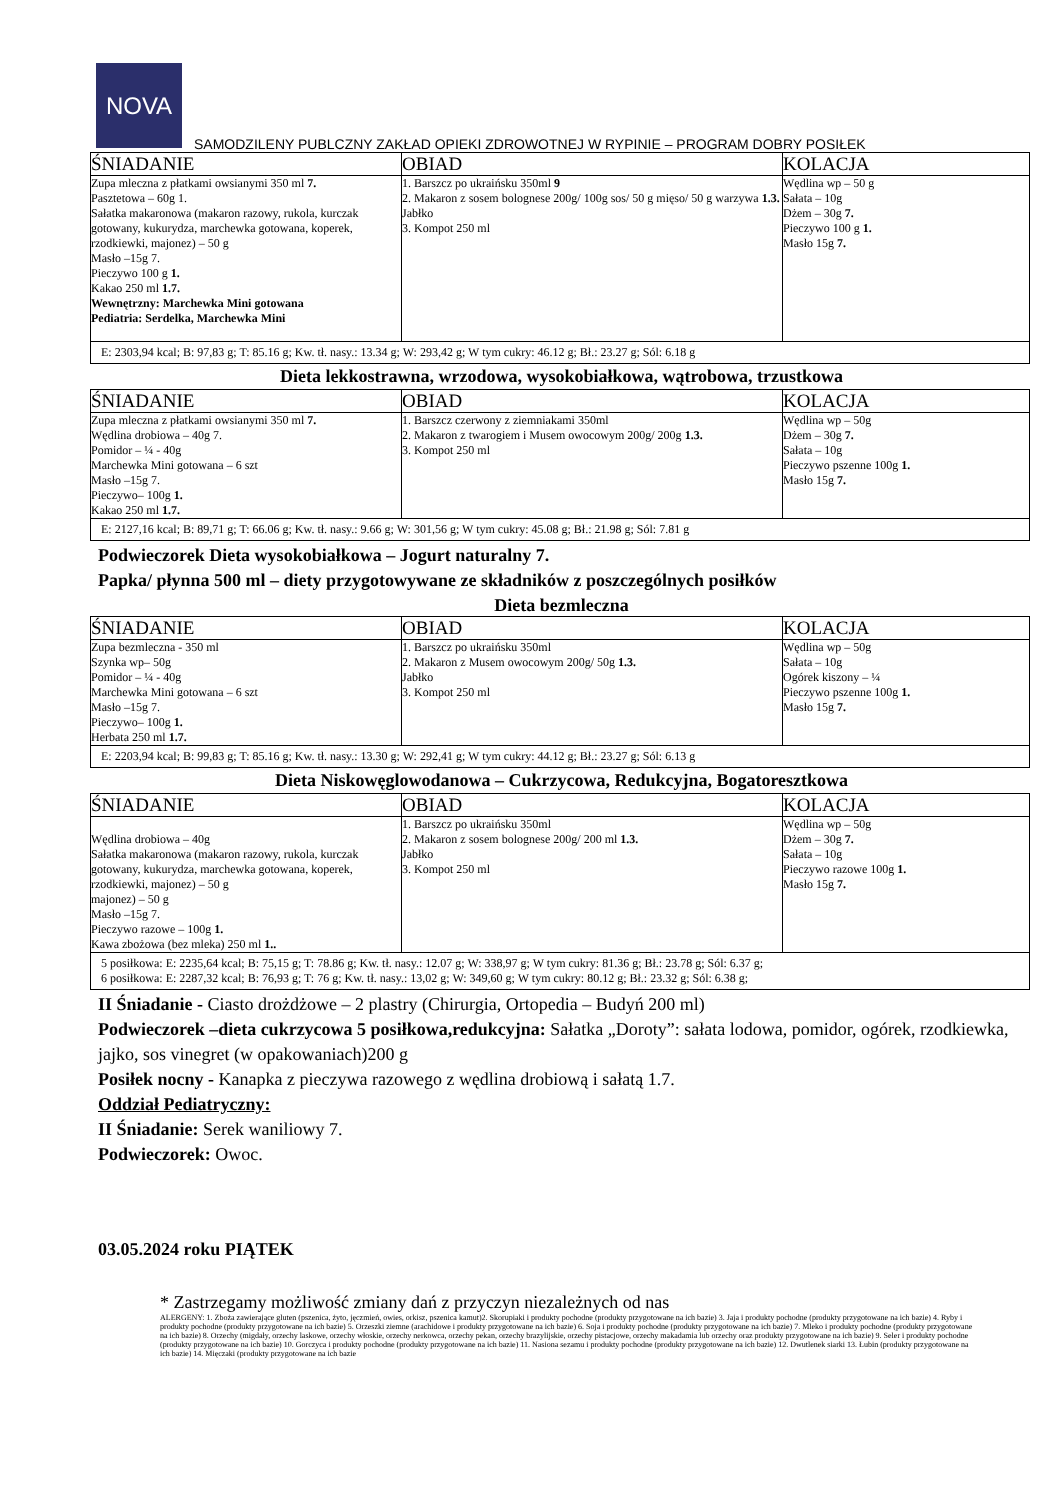NOVA
SAMODZILENY PUBLCZNY ZAKŁAD OPIEKI ZDROWOTNEJ W RYPINIE – PROGRAM DOBRY POSIŁEK
| ŚNIADANIE | OBIAD | KOLACJA |
| --- | --- | --- |
| Zupa mleczna z płatkami owsianymi 350 ml 7. Pasztetowa – 60g 1. Sałatka makaronowa (makaron razowy, rukola, kurczak gotowany, kukurydza, marchewka gotowana, koperek, rzodkiewki, majonez) – 50 g Masło –15g 7. Pieczywo 100 g 1. Kakao 250 ml 1.7. Wewnętrzny: Marchewka Mini gotowana Pediatria: Serdelka, Marchewka Mini | 1. Barszcz po ukraińsku 350ml 9 2. Makaron z sosem bolognese 200g/ 100g sos/ 50 g mięso/ 50 g warzywa 1.3. Jabłko 3. Kompot 250 ml | Wędlina wp – 50 g Sałata – 10g Dżem – 30g 7. Pieczywo 100 g 1. Masło 15g 7. |
| E: 2303,94 kcal; B: 97,83 g; T: 85.16 g; Kw. tł. nasy.: 13.34 g; W: 293,42 g; W tym cukry: 46.12 g; Bł.: 23.27 g; Sól: 6.18 g | | |
Dieta lekkostrawna, wrzodowa, wysokobiałkowa, wątrobowa, trzustkowa
| ŚNIADANIE | OBIAD | KOLACJA |
| --- | --- | --- |
| Zupa mleczna z płatkami owsianymi 350 ml 7. Wędlina drobiowa – 40g 7. Pomidor – ¼ - 40g Marchewka Mini gotowana – 6 szt Masło –15g 7. Pieczywo– 100g 1. Kakao 250 ml 1.7. | 1. Barszcz czerwony z ziemniakami 350ml 2. Makaron z twarogiem i Musem owocowym 200g/ 200g 1.3. 3. Kompot 250 ml | Wędlina wp – 50g Dżem – 30g 7. Sałata – 10g Pieczywo pszenne 100g 1. Masło 15g 7. |
| E: 2127,16 kcal; B: 89,71 g; T: 66.06 g; Kw. tł. nasy.: 9.66 g; W: 301,56 g; W tym cukry: 45.08 g; Bł.: 21.98 g; Sól: 7.81 g | | |
Podwieczorek Dieta wysokobiałkowa – Jogurt naturalny 7.
Papka/ płynna 500 ml – diety przygotowywane ze składników z poszczególnych posiłków
Dieta bezmleczna
| ŚNIADANIE | OBIAD | KOLACJA |
| --- | --- | --- |
| Zupa bezmleczna - 350 ml Szynka wp– 50g Pomidor – ¼ - 40g Marchewka Mini gotowana – 6 szt Masło –15g 7. Pieczywo– 100g 1. Herbata 250 ml 1.7. | 1. Barszcz po ukraińsku 350ml 2. Makaron z Musem owocowym 200g/ 50g 1.3. Jabłko 3. Kompot 250 ml | Wędlina wp – 50g Sałata – 10g Ogórek kiszony – ¼ Pieczywo pszenne 100g 1. Masło 15g 7. |
| E: 2203,94 kcal; B: 99,83 g; T: 85.16 g; Kw. tł. nasy.: 13.30 g; W: 292,41 g; W tym cukry: 44.12 g; Bł.: 23.27 g; Sól: 6.13 g | | |
Dieta Niskowęglowodanowa – Cukrzycowa, Redukcyjna, Bogatoresztkowa
| ŚNIADANIE | OBIAD | KOLACJA |
| --- | --- | --- |
| Wędlina drobiowa – 40g Sałatka makaronowa (makaron razowy, rukola, kurczak gotowany, kukurydza, marchewka gotowana, koperek, rzodkiewki, majonez) – 50 g majonez) – 50 g Masło –15g 7. Pieczywo razowe – 100g 1. Kawa zbożowa (bez mleka) 250 ml 1.. | 1. Barszcz po ukraińsku 350ml 2. Makaron z sosem bolognese 200g/ 200 ml 1.3. Jabłko 3. Kompot 250 ml | Wędlina wp – 50g Dżem – 30g 7. Sałata – 10g Pieczywo razowe 100g 1. Masło 15g 7. |
| 5 posiłkowa: E: 2235,64 kcal; B: 75,15 g; T: 78.86 g; Kw. tł. nasy.: 12.07 g; W: 338,97 g; W tym cukry: 81.36 g; Bł.: 23.78 g; Sól: 6.37 g; 6 posiłkowa: E: 2287,32 kcal; B: 76,93 g; T: 76 g; Kw. tł. nasy.: 13,02 g; W: 349,60 g; W tym cukry: 80.12 g; Bł.: 23.32 g; Sól: 6.38 g; | | |
II Śniadanie - Ciasto drożdżowe – 2 plastry (Chirurgia, Ortopedia – Budyń 200 ml)
Podwieczorek –dieta cukrzycowa 5 posiłkowa,redukcyjna: Sałatka „Doroty”: sałata lodowa, pomidor, ogórek, rzodkiewka, jajko, sos vinegret (w opakowaniach)200 g
Posiłek nocny - Kanapka z pieczywa razowego z wędlina drobiową i sałatą 1.7.
Oddział Pediatryczny:
II Śniadanie: Serek waniliowy 7.
Podwieczorek: Owoc.
03.05.2024 roku PIĄTEK
* Zastrzegamy możliwość zmiany dań z przyczyn niezależnych od nas
ALERGENY: 1. Zboża zawierające gluten (pszenica, żyto, jęczmień, owies, orkisz, pszenica kamut)2. Skorupiaki i produkty pochodne (produkty przygotowane na ich bazie) 3. Jaja i produkty pochodne (produkty przygotowane na ich bazie) 4. Ryby i produkty pochodne (produkty przygotowane na ich bazie) 5. Orzeszki ziemne (arachidowe i produkty przygotowane na ich bazie) 6. Soja i produkty pochodne (produkty przygotowane na ich bazie) 7. Mleko i produkty pochodne (produkty przygotowane na ich bazie) 8. Orzechy (migdały, orzechy laskowe, orzechy włoskie, orzechy nerkowca, orzechy pekan, orzechy brazylijskie, orzechy pistacjowe, orzechy makadamia lub orzechy oraz produkty przygotowane na ich bazie) 9. Seler i produkty pochodne (produkty przygotowane na ich bazie) 10. Gorczyca i produkty pochodne (produkty przygotowane na ich bazie) 11. Nasiona sezamu i produkty pochodne (produkty przygotowane na ich bazie) 12. Dwutlenek siarki 13. Łubin (produkty przygotowane na ich bazie) 14. Mięczaki (produkty przygotowane na ich bazie